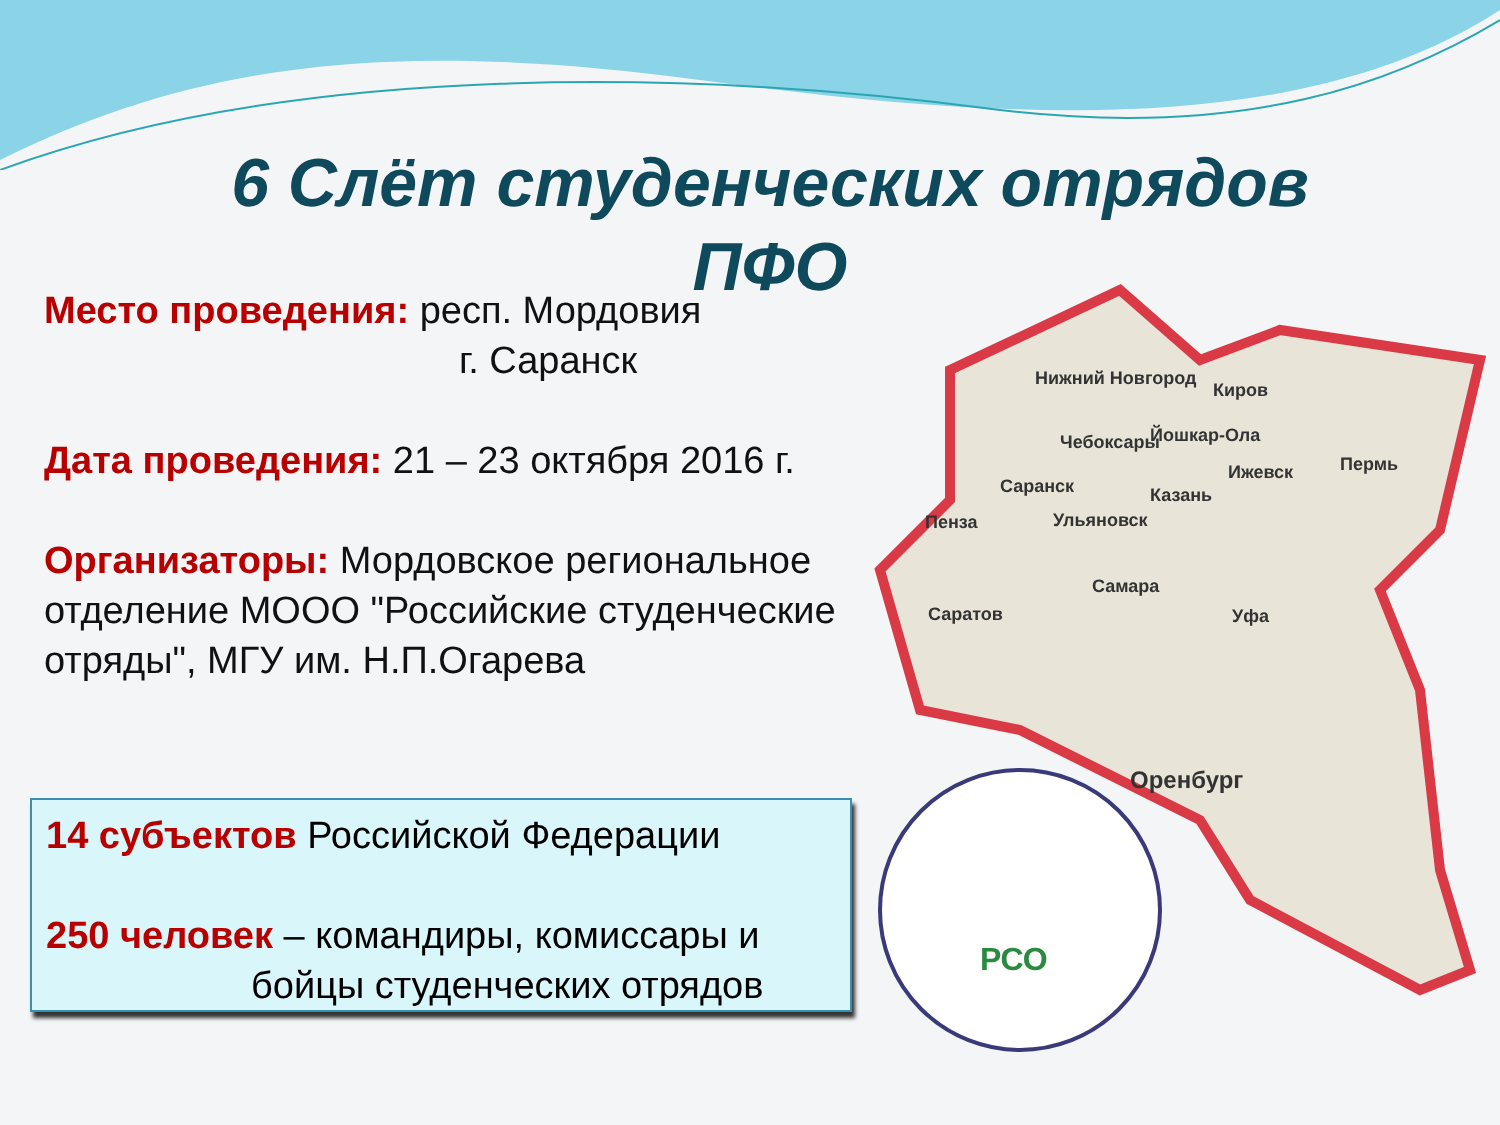6 Слёт студенческих отрядов
ПФО
РСО
Нижний Новгород
Киров
Чебоксары Йошкар-Ола
Саранск Казань
Ижевск Пермь
Пенза Ульяновск
Самара
Саратов Уфа
Оренбург
Место проведения: респ. Мордовия
г. Саранск
Дата проведения: 21 – 23 октября 2016 г.
Организаторы: Мордовское региональное отделение МООО "Российские студенческие отряды", МГУ им. Н.П.Огарева
14 субъектов Российской Федерации
250 человек – командиры, комиссары и
бойцы студенческих отрядов